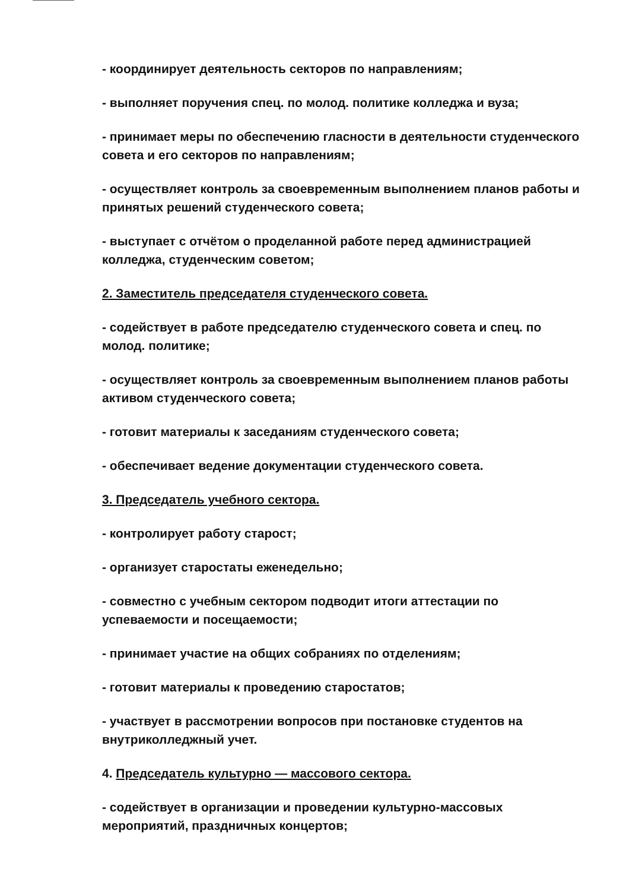- координирует деятельность секторов по направлениям;
- выполняет поручения спец. по молод. политике колледжа и вуза;
- принимает меры по обеспечению гласности в деятельности студенческого совета и его секторов по направлениям;
- осуществляет контроль за своевременным выполнением планов работы и принятых решений студенческого совета;
- выступает с отчётом о проделанной работе перед администрацией колледжа, студенческим советом;
2. Заместитель председателя студенческого совета.
- содействует в работе председателю студенческого совета и спец. по молод. политике;
- осуществляет контроль за своевременным выполнением планов работы активом студенческого совета;
- готовит материалы к заседаниям студенческого совета;
- обеспечивает ведение документации студенческого совета.
3. Председатель учебного сектора.
- контролирует работу старост;
- организует старостаты еженедельно;
- совместно с учебным сектором подводит итоги аттестации по успеваемости и посещаемости;
- принимает участие на общих собраниях по отделениям;
- готовит материалы к проведению старостатов;
- участвует в рассмотрении вопросов при постановке студентов на внутриколледжный учет.
4. Председатель культурно — массового сектора.
- содействует в организации и проведении культурно-массовых мероприятий, праздничных концертов;